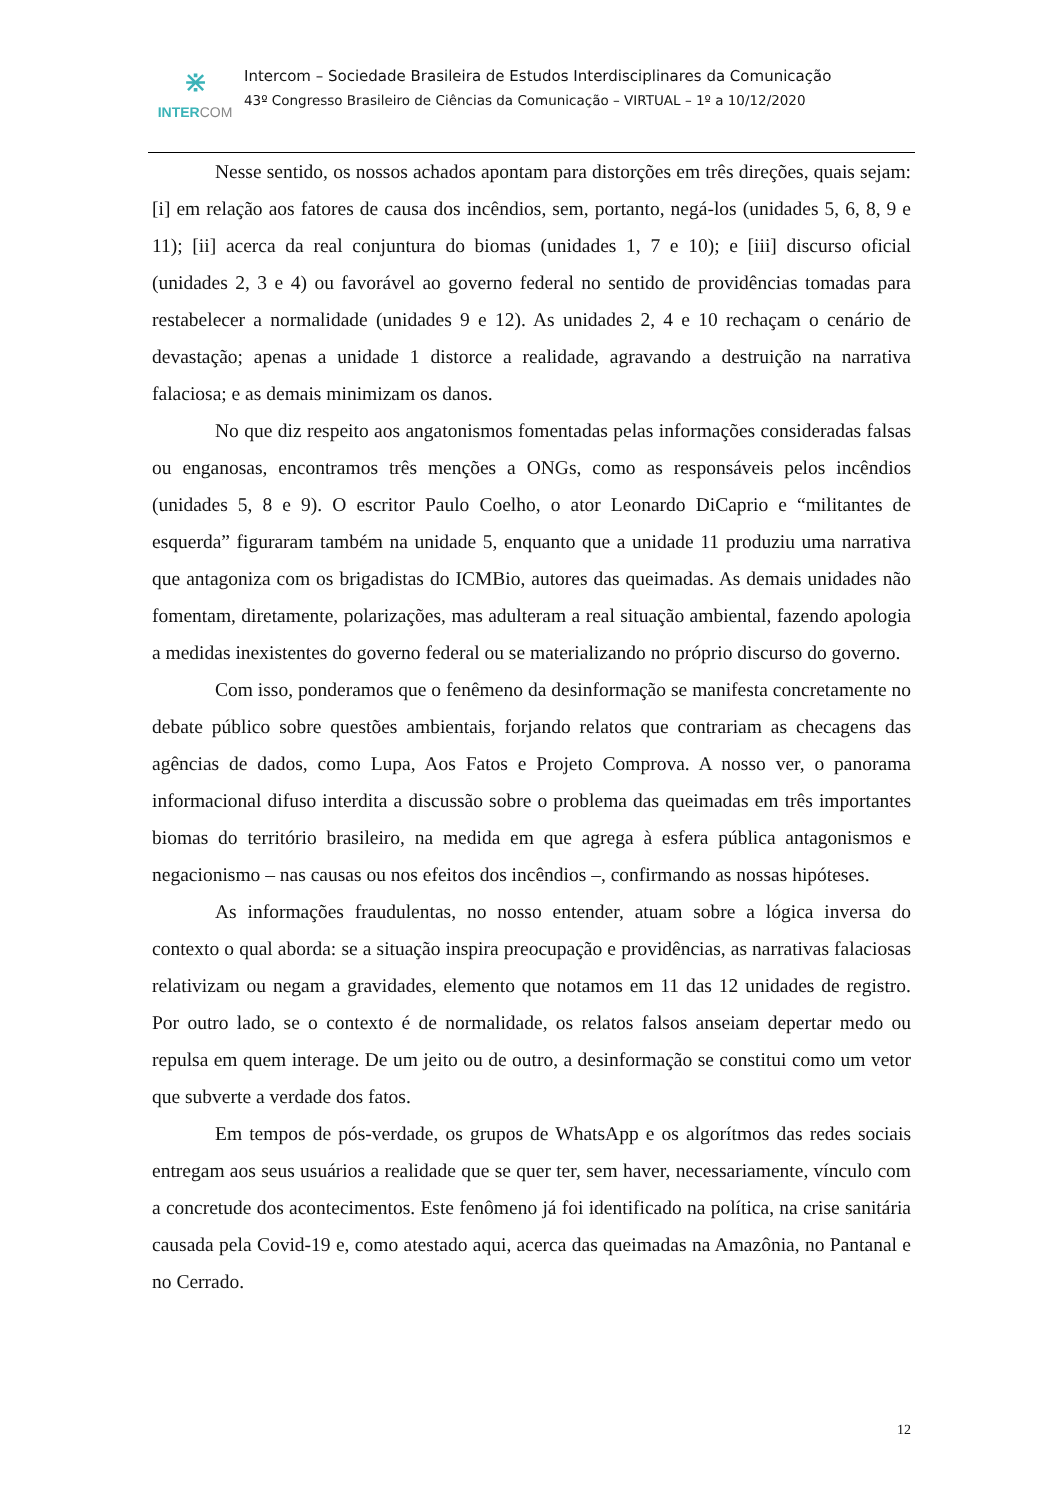⋇
INTERCOM
Intercom – Sociedade Brasileira de Estudos Interdisciplinares da Comunicação
43º Congresso Brasileiro de Ciências da Comunicação – VIRTUAL – 1º a 10/12/2020
Nesse sentido, os nossos achados apontam para distorções em três direções, quais sejam: [i] em relação aos fatores de causa dos incêndios, sem, portanto, negá-los (unidades 5, 6, 8, 9 e 11); [ii] acerca da real conjuntura do biomas (unidades 1, 7 e 10); e [iii] discurso oficial (unidades 2, 3 e 4) ou favorável ao governo federal no sentido de providências tomadas para restabelecer a normalidade (unidades 9 e 12). As unidades 2, 4 e 10 rechaçam o cenário de devastação; apenas a unidade 1 distorce a realidade, agravando a destruição na narrativa falaciosa; e as demais minimizam os danos.
No que diz respeito aos angatonismos fomentadas pelas informações consideradas falsas ou enganosas, encontramos três menções a ONGs, como as responsáveis pelos incêndios (unidades 5, 8 e 9). O escritor Paulo Coelho, o ator Leonardo DiCaprio e “militantes de esquerda” figuraram também na unidade 5, enquanto que a unidade 11 produziu uma narrativa que antagoniza com os brigadistas do ICMBio, autores das queimadas. As demais unidades não fomentam, diretamente, polarizações, mas adulteram a real situação ambiental, fazendo apologia a medidas inexistentes do governo federal ou se materializando no próprio discurso do governo.
Com isso, ponderamos que o fenêmeno da desinformação se manifesta concretamente no debate público sobre questões ambientais, forjando relatos que contrariam as checagens das agências de dados, como Lupa, Aos Fatos e Projeto Comprova. A nosso ver, o panorama informacional difuso interdita a discussão sobre o problema das queimadas em três importantes biomas do território brasileiro, na medida em que agrega à esfera pública antagonismos e negacionismo – nas causas ou nos efeitos dos incêndios –, confirmando as nossas hipóteses.
As informações fraudulentas, no nosso entender, atuam sobre a lógica inversa do contexto o qual aborda: se a situação inspira preocupação e providências, as narrativas falaciosas relativizam ou negam a gravidades, elemento que notamos em 11 das 12 unidades de registro. Por outro lado, se o contexto é de normalidade, os relatos falsos anseiam depertar medo ou repulsa em quem interage. De um jeito ou de outro, a desinformação se constitui como um vetor que subverte a verdade dos fatos.
Em tempos de pós-verdade, os grupos de WhatsApp e os algorítmos das redes sociais entregam aos seus usuários a realidade que se quer ter, sem haver, necessariamente, vínculo com a concretude dos acontecimentos. Este fenômeno já foi identificado na política, na crise sanitária causada pela Covid-19 e, como atestado aqui, acerca das queimadas na Amazônia, no Pantanal e no Cerrado.
12